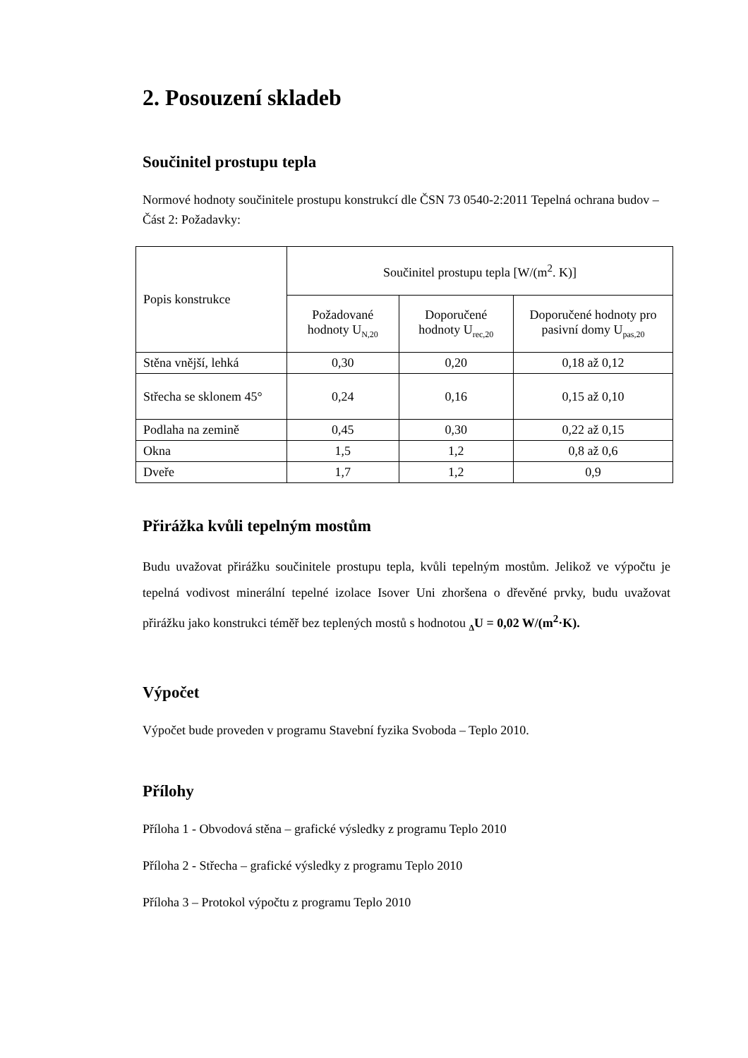2. Posouzení skladeb
Součinitel prostupu tepla
Normové hodnoty součinitele prostupu konstrukcí dle ČSN 73 0540-2:2011 Tepelná ochrana budov – Část 2: Požadavky:
| Popis konstrukce | Součinitel prostupu tepla [W/(m<sup>2</sup>. K)] | | |
| --- | --- | --- | --- |
| | Požadované hodnoty U<sub>N,20</sub> | Doporučené hodnoty U<sub>rec,20</sub> | Doporučené hodnoty pro pasivní domy U<sub>pas,20</sub> |
| Stěna vnější, lehká | 0,30 | 0,20 | 0,18 až 0,12 |
| Střecha se sklonem 45° | 0,24 | 0,16 | 0,15 až 0,10 |
| Podlaha na zemině | 0,45 | 0,30 | 0,22 až 0,15 |
| Okna | 1,5 | 1,2 | 0,8 až 0,6 |
| Dveře | 1,7 | 1,2 | 0,9 |
Přirážka kvůli tepelným mostům
Budu uvažovat přirážku součinitele prostupu tepla, kvůli tepelným mostům. Jelikož ve výpočtu je tepelná vodivost minerální tepelné izolace Isover Uni zhoršena o dřevěné prvky, budu uvažovat přirážku jako konstrukci téměř bez teplených mostů s hodnotou <sub>Δ</sub>U = 0,02 W/(m<sup>2</sup>·K).
Výpočet
Výpočet bude proveden v programu Stavební fyzika Svoboda – Teplo 2010.
Přílohy
Příloha 1 - Obvodová stěna – grafické výsledky z programu Teplo 2010
Příloha 2 - Střecha – grafické výsledky z programu Teplo 2010
Příloha 3 – Protokol výpočtu z programu Teplo 2010